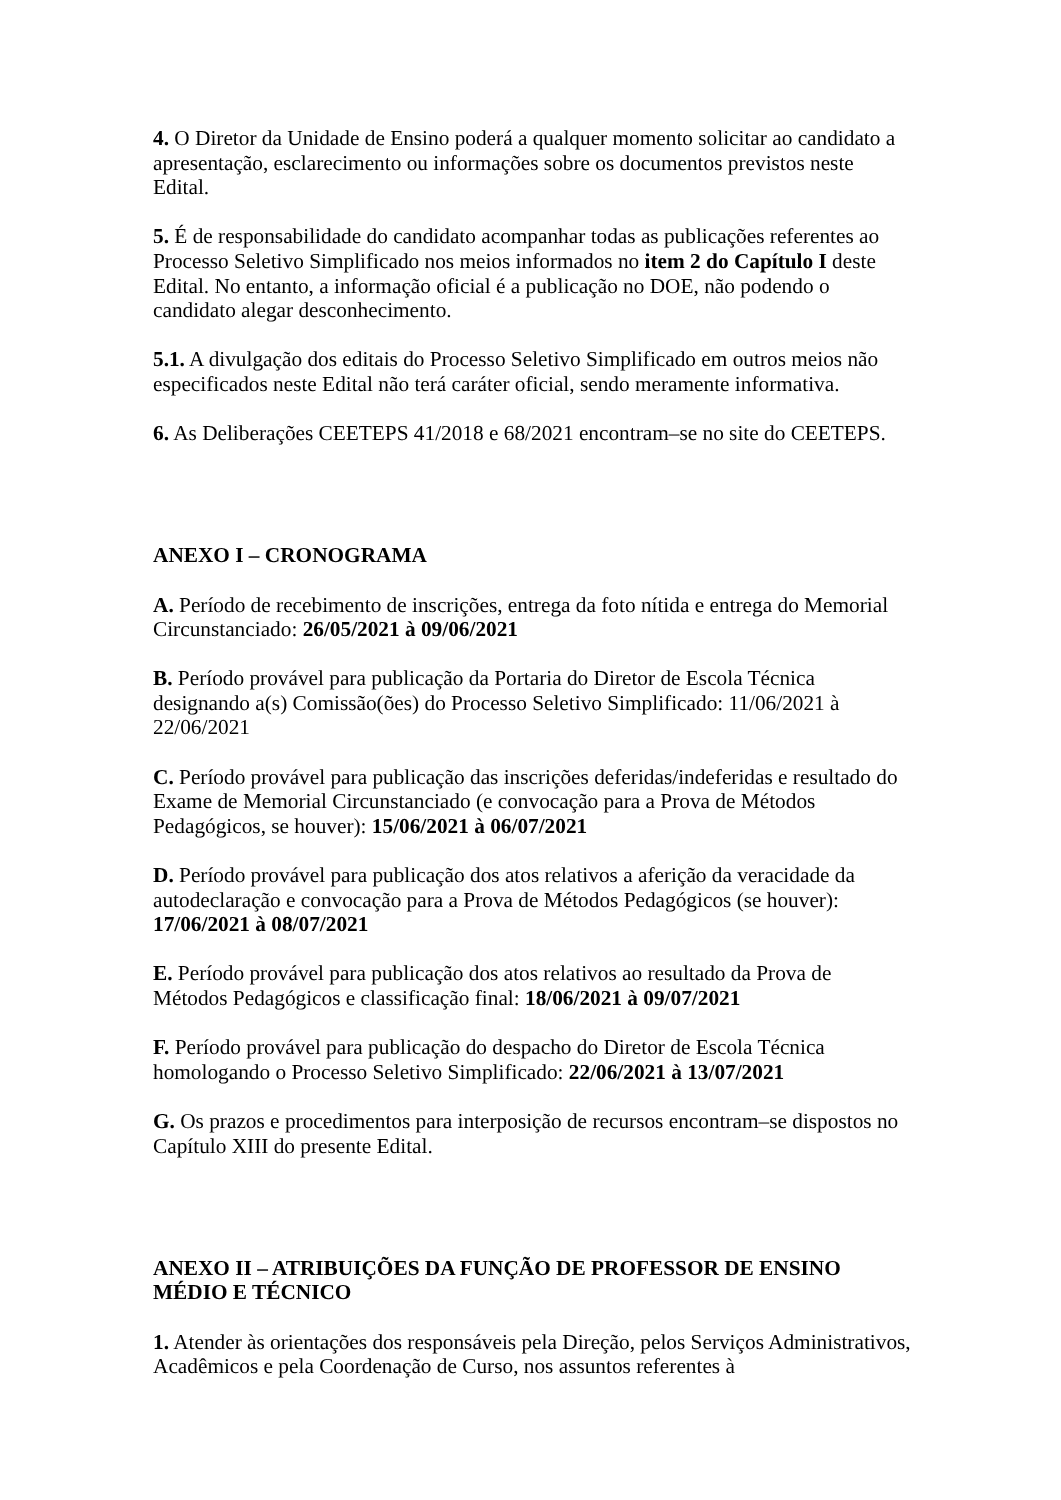4. O Diretor da Unidade de Ensino poderá a qualquer momento solicitar ao candidato a apresentação, esclarecimento ou informações sobre os documentos previstos neste Edital.
5. É de responsabilidade do candidato acompanhar todas as publicações referentes ao Processo Seletivo Simplificado nos meios informados no item 2 do Capítulo I deste Edital. No entanto, a informação oficial é a publicação no DOE, não podendo o candidato alegar desconhecimento.
5.1. A divulgação dos editais do Processo Seletivo Simplificado em outros meios não especificados neste Edital não terá caráter oficial, sendo meramente informativa.
6. As Deliberações CEETEPS 41/2018 e 68/2021 encontram–se no site do CEETEPS.
ANEXO I – CRONOGRAMA
A. Período de recebimento de inscrições, entrega da foto nítida e entrega do Memorial Circunstanciado: 26/05/2021 à 09/06/2021
B. Período provável para publicação da Portaria do Diretor de Escola Técnica designando a(s) Comissão(ões) do Processo Seletivo Simplificado: 11/06/2021 à 22/06/2021
C. Período provável para publicação das inscrições deferidas/indeferidas e resultado do Exame de Memorial Circunstanciado (e convocação para a Prova de Métodos Pedagógicos, se houver): 15/06/2021 à 06/07/2021
D. Período provável para publicação dos atos relativos a aferição da veracidade da autodeclaração e convocação para a Prova de Métodos Pedagógicos (se houver): 17/06/2021 à 08/07/2021
E. Período provável para publicação dos atos relativos ao resultado da Prova de Métodos Pedagógicos e classificação final: 18/06/2021 à 09/07/2021
F. Período provável para publicação do despacho do Diretor de Escola Técnica homologando o Processo Seletivo Simplificado: 22/06/2021 à 13/07/2021
G. Os prazos e procedimentos para interposição de recursos encontram–se dispostos no Capítulo XIII do presente Edital.
ANEXO II – ATRIBUIÇÕES DA FUNÇÃO DE PROFESSOR DE ENSINO MÉDIO E TÉCNICO
1. Atender às orientações dos responsáveis pela Direção, pelos Serviços Administrativos, Acadêmicos e pela Coordenação de Curso, nos assuntos referentes à